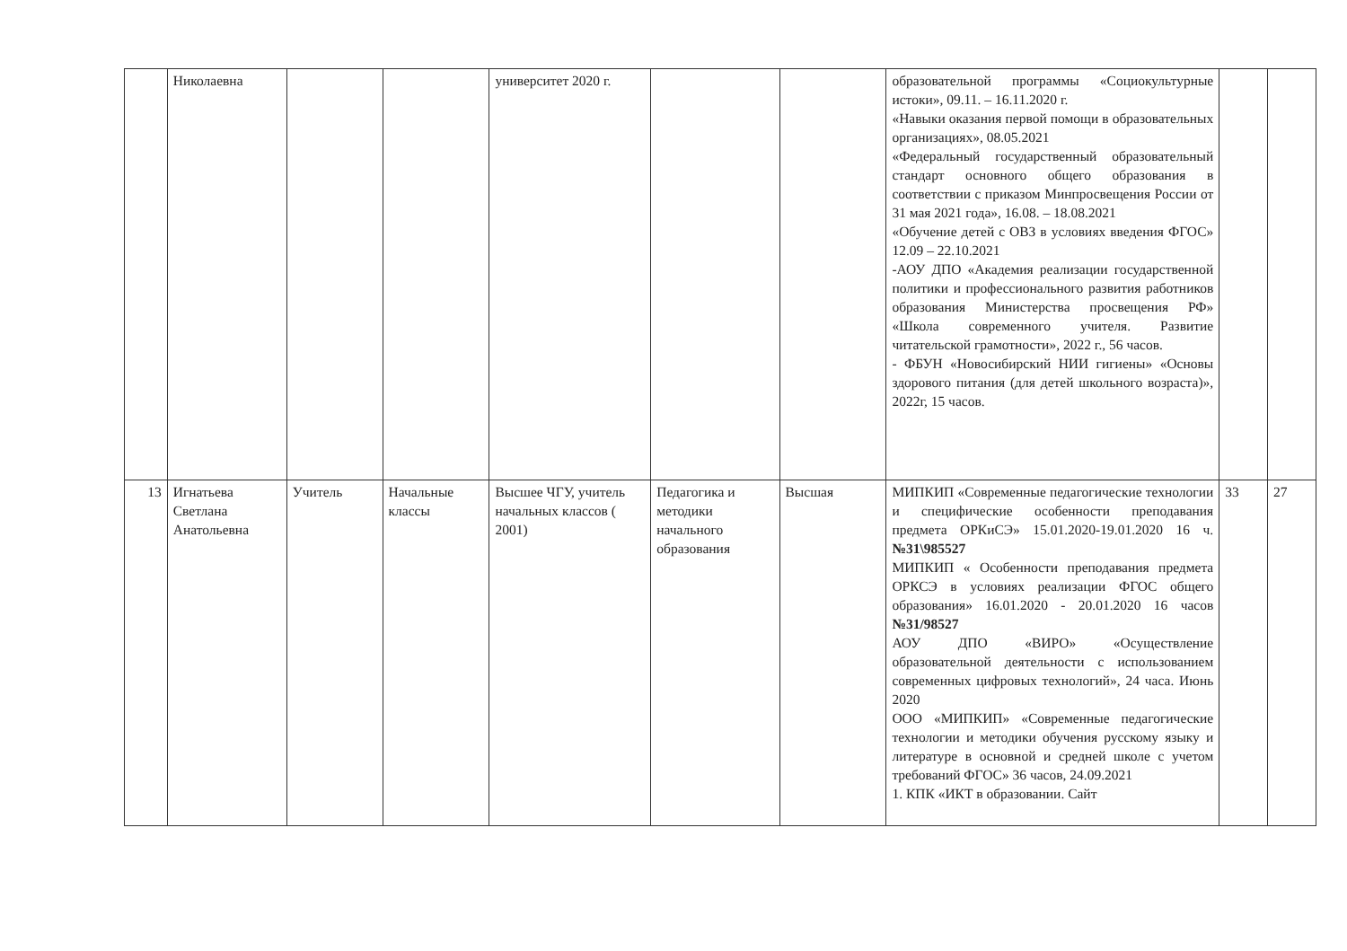| | Николаевна | | | университет 2020 г. | | | образовательной программы «Социокультурные истоки», 09.11. – 16.11.2020 г. «Навыки оказания первой помощи в образовательных организациях», 08.05.2021 «Федеральный государственный образовательный стандарт основного общего образования в соответствии с приказом Минпросвещения России от 31 мая 2021 года», 16.08. – 18.08.2021 «Обучение детей с ОВЗ в условиях введения ФГОС» 12.09 – 22.10.2021 -АОУ ДПО «Академия реализации государственной политики и профессионального развития работников образования Министерства просвещения РФ» «Школа современного учителя. Развитие читательской грамотности», 2022 г., 56 часов. - ФБУН «Новосибирский НИИ гигиены» «Основы здорового питания (для детей школьного возраста)», 2022г, 15 часов. | | |
| 13 | Игнатьева Светлана Анатольевна | Учитель | Начальные классы | Высшее ЧГУ, учитель начальных классов ( 2001) | Педагогика и методики начального образования | Высшая | МИПКИП «Современные педагогические технологии и специфические особенности преподавания предмета ОРКиСЭ» 15.01.2020-19.01.2020 16 ч. №31\985527 МИПКИП « Особенности преподавания предмета ОРКСЭ в условиях реализации ФГОС общего образования» 16.01.2020 - 20.01.2020 16 часов №31/98527 АОУ ДПО «ВИРО» «Осуществление образовательной деятельности с использованием современных цифровых технологий», 24 часа. Июнь 2020 ООО «МИПКИП» «Современные педагогические технологии и методики обучения русскому языку и литературе в основной и средней школе с учетом требований ФГОС» 36 часов, 24.09.2021 1. КПК «ИКТ в образовании. Сайт | 33 | 27 |